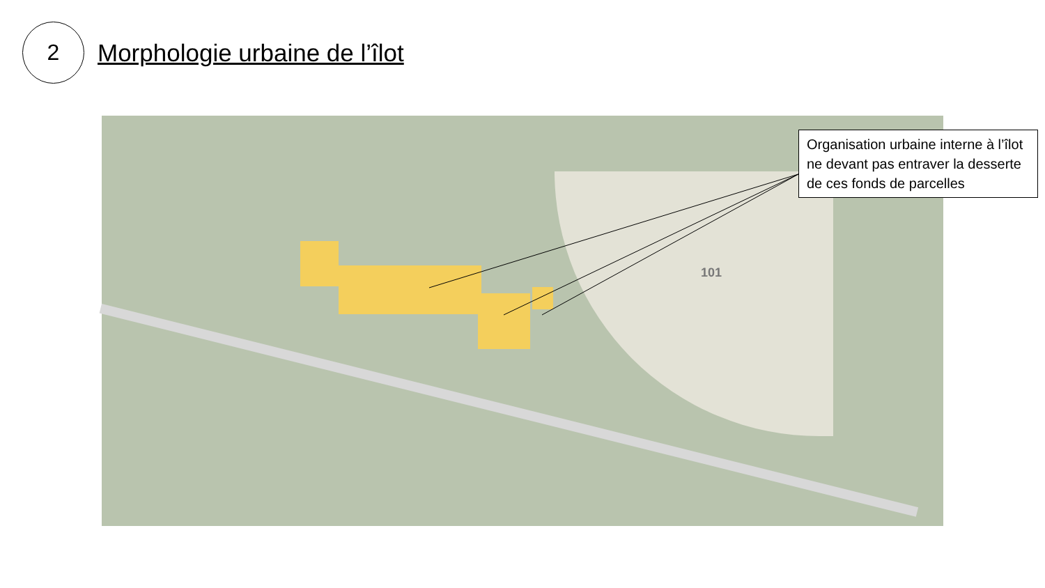2
Morphologie urbaine de l’îlot
101
Organisation urbaine interne à l’îlot ne devant pas entraver la desserte de ces fonds de parcelles